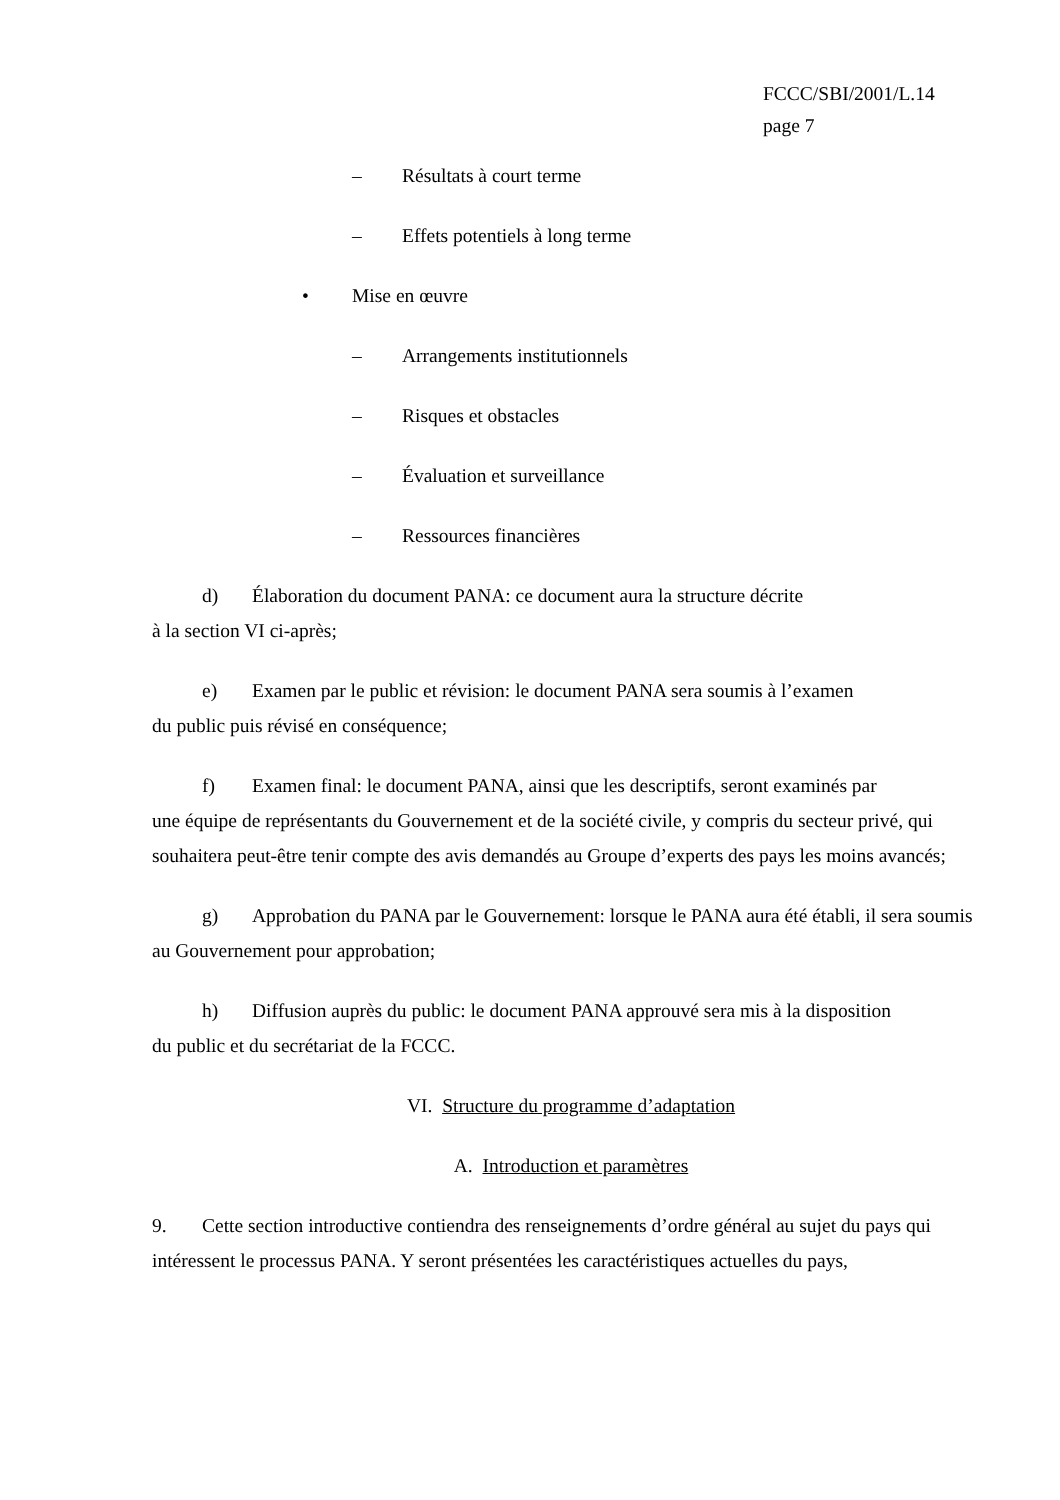FCCC/SBI/2001/L.14
page 7
– Résultats à court terme
– Effets potentiels à long terme
• Mise en œuvre
– Arrangements institutionnels
– Risques et obstacles
– Évaluation et surveillance
– Ressources financières
d) Élaboration du document PANA: ce document aura la structure décrite
à la section VI ci-après;
e) Examen par le public et révision: le document PANA sera soumis à l’examen
du public puis révisé en conséquence;
f) Examen final: le document PANA, ainsi que les descriptifs, seront examinés par
une équipe de représentants du Gouvernement et de la société civile, y compris du secteur privé, qui souhaitera peut-être tenir compte des avis demandés au Groupe d’experts des pays les moins avancés;
g) Approbation du PANA par le Gouvernement: lorsque le PANA aura été établi, il sera soumis au Gouvernement pour approbation;
h) Diffusion auprès du public: le document PANA approuvé sera mis à la disposition
du public et du secrétariat de la FCCC.
VI. Structure du programme d’adaptation
A. Introduction et paramètres
9. Cette section introductive contiendra des renseignements d’ordre général au sujet du pays qui intéressent le processus PANA. Y seront présentées les caractéristiques actuelles du pays,